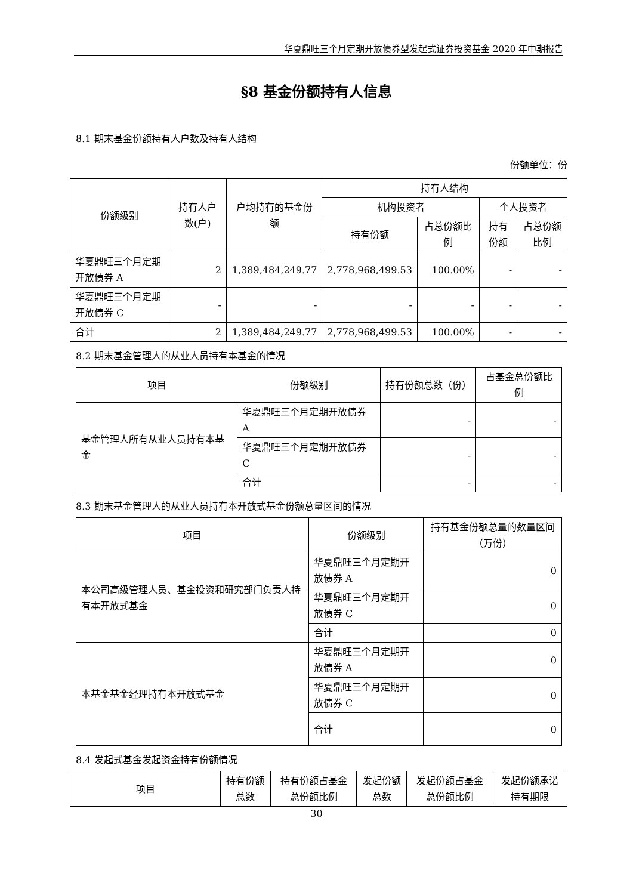华夏鼎旺三个月定期开放债券型发起式证券投资基金 2020 年中期报告
§8 基金份额持有人信息
8.1 期末基金份额持有人户数及持有人结构
份额单位：份
| 份额级别 | 持有人户数(户) | 户均持有的基金份额 | 持有人结构 | | | |
| --- | --- | --- | --- | --- | --- | --- |
| | | | 机构投资者 | | 个人投资者 | |
| | | | 持有份额 | 占总份额比例 | 持有份额 | 占总份额比例 |
| 华夏鼎旺三个月定期开放债券 A | 2 | 1,389,484,249.77 | 2,778,968,499.53 | 100.00% | - | - |
| 华夏鼎旺三个月定期开放债券 C | - | - | - | - | - | - |
| 合计 | 2 | 1,389,484,249.77 | 2,778,968,499.53 | 100.00% | - | - |
8.2 期末基金管理人的从业人员持有本基金的情况
| 项目 | 份额级别 | 持有份额总数（份） | 占基金总份额比例 |
| --- | --- | --- | --- |
| 基金管理人所有从业人员持有本基金 | 华夏鼎旺三个月定期开放债券 A | - | - |
| | 华夏鼎旺三个月定期开放债券 C | - | - |
| | 合计 | - | - |
8.3 期末基金管理人的从业人员持有本开放式基金份额总量区间的情况
| 项目 | 份额级别 | 持有基金份额总量的数量区间（万份） |
| --- | --- | --- |
| 本公司高级管理人员、基金投资和研究部门负责人持有本开放式基金 | 华夏鼎旺三个月定期开放债券 A | 0 |
| | 华夏鼎旺三个月定期开放债券 C | 0 |
| | 合计 | 0 |
| 本基金基金经理持有本开放式基金 | 华夏鼎旺三个月定期开放债券 A | 0 |
| | 华夏鼎旺三个月定期开放债券 C | 0 |
| | 合计 | 0 |
8.4 发起式基金发起资金持有份额情况
| 项目 | 持有份额总数 | 持有份额占基金总份额比例 | 发起份额总数 | 发起份额占基金总份额比例 | 发起份额承诺持有期限 |
| --- | --- | --- | --- | --- | --- |
30